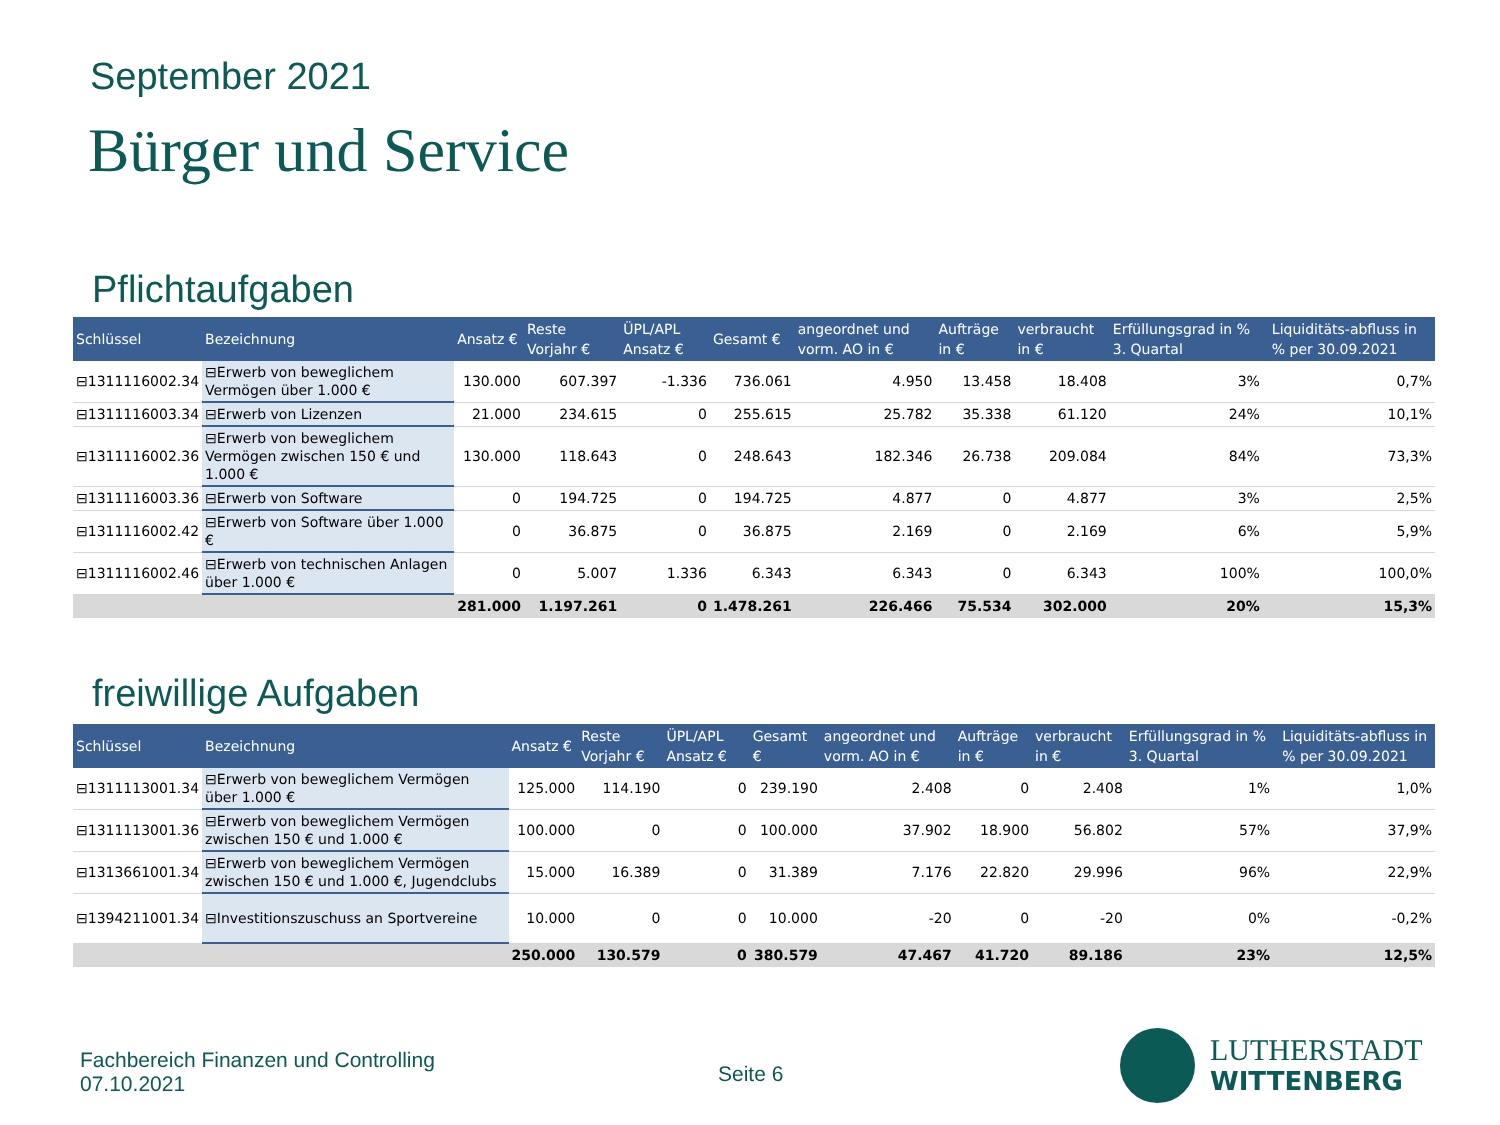September 2021
Bürger und Service
Pflichtaufgaben
| Schlüssel | Bezeichnung | Ansatz € | Reste Vorjahr € | ÜPL/APL Ansatz € | Gesamt € | angeordnet und vorm. AO in € | Aufträge in € | verbraucht in € | Erfüllungsgrad in % 3. Quartal | | Liquiditäts-abfluss in % per 30.09.2021 |
| --- | --- | --- | --- | --- | --- | --- | --- | --- | --- | --- | --- |
| ⊟1311116002.34 | ⊟Erwerb von beweglichem Vermögen über 1.000 € | 130.000 | 607.397 | -1.336 | 736.061 | 4.950 | 13.458 | 18.408 | 3% | | 0,7% |
| ⊟1311116003.34 | ⊟Erwerb von Lizenzen | 21.000 | 234.615 | 0 | 255.615 | 25.782 | 35.338 | 61.120 | 24% | | 10,1% |
| ⊟1311116002.36 | ⊟Erwerb von beweglichem Vermögen zwischen 150 € und 1.000 € | 130.000 | 118.643 | 0 | 248.643 | 182.346 | 26.738 | 209.084 | 84% | | 73,3% |
| ⊟1311116003.36 | ⊟Erwerb von Software | 0 | 194.725 | 0 | 194.725 | 4.877 | 0 | 4.877 | 3% | | 2,5% |
| ⊟1311116002.42 | ⊟Erwerb von Software über 1.000 € | 0 | 36.875 | 0 | 36.875 | 2.169 | 0 | 2.169 | 6% | | 5,9% |
| ⊟1311116002.46 | ⊟Erwerb von technischen Anlagen über 1.000 € | 0 | 5.007 | 1.336 | 6.343 | 6.343 | 0 | 6.343 | 100% | | 100,0% |
| | | 281.000 | 1.197.261 | 0 | 1.478.261 | 226.466 | 75.534 | 302.000 | 20% | | 15,3% |
freiwillige Aufgaben
| Schlüssel | Bezeichnung | Ansatz € | Reste Vorjahr € | ÜPL/APL Ansatz € | Gesamt € | angeordnet und vorm. AO in € | Aufträge in € | verbraucht in € | Erfüllungsgrad in % 3. Quartal | | Liquiditäts-abfluss in % per 30.09.2021 |
| --- | --- | --- | --- | --- | --- | --- | --- | --- | --- | --- | --- |
| ⊟1311113001.34 | ⊟Erwerb von beweglichem Vermögen über 1.000 € | 125.000 | 114.190 | 0 | 239.190 | 2.408 | 0 | 2.408 | 1% | | 1,0% |
| ⊟1311113001.36 | ⊟Erwerb von beweglichem Vermögen zwischen 150 € und 1.000 € | 100.000 | 0 | 0 | 100.000 | 37.902 | 18.900 | 56.802 | 57% | | 37,9% |
| ⊟1313661001.34 | ⊟Erwerb von beweglichem Vermögen zwischen 150 € und 1.000 €, Jugendclubs | 15.000 | 16.389 | 0 | 31.389 | 7.176 | 22.820 | 29.996 | 96% | | 22,9% |
| ⊟1394211001.34 | ⊟Investitionszuschuss an Sportvereine | 10.000 | 0 | 0 | 10.000 | -20 | 0 | -20 | 0% | | -0,2% |
| | | 250.000 | 130.579 | 0 | 380.579 | 47.467 | 41.720 | 89.186 | 23% | | 12,5% |
Fachbereich Finanzen und Controlling
07.10.2021
Seite 6
LUTHERSTADT
WITTENBERG